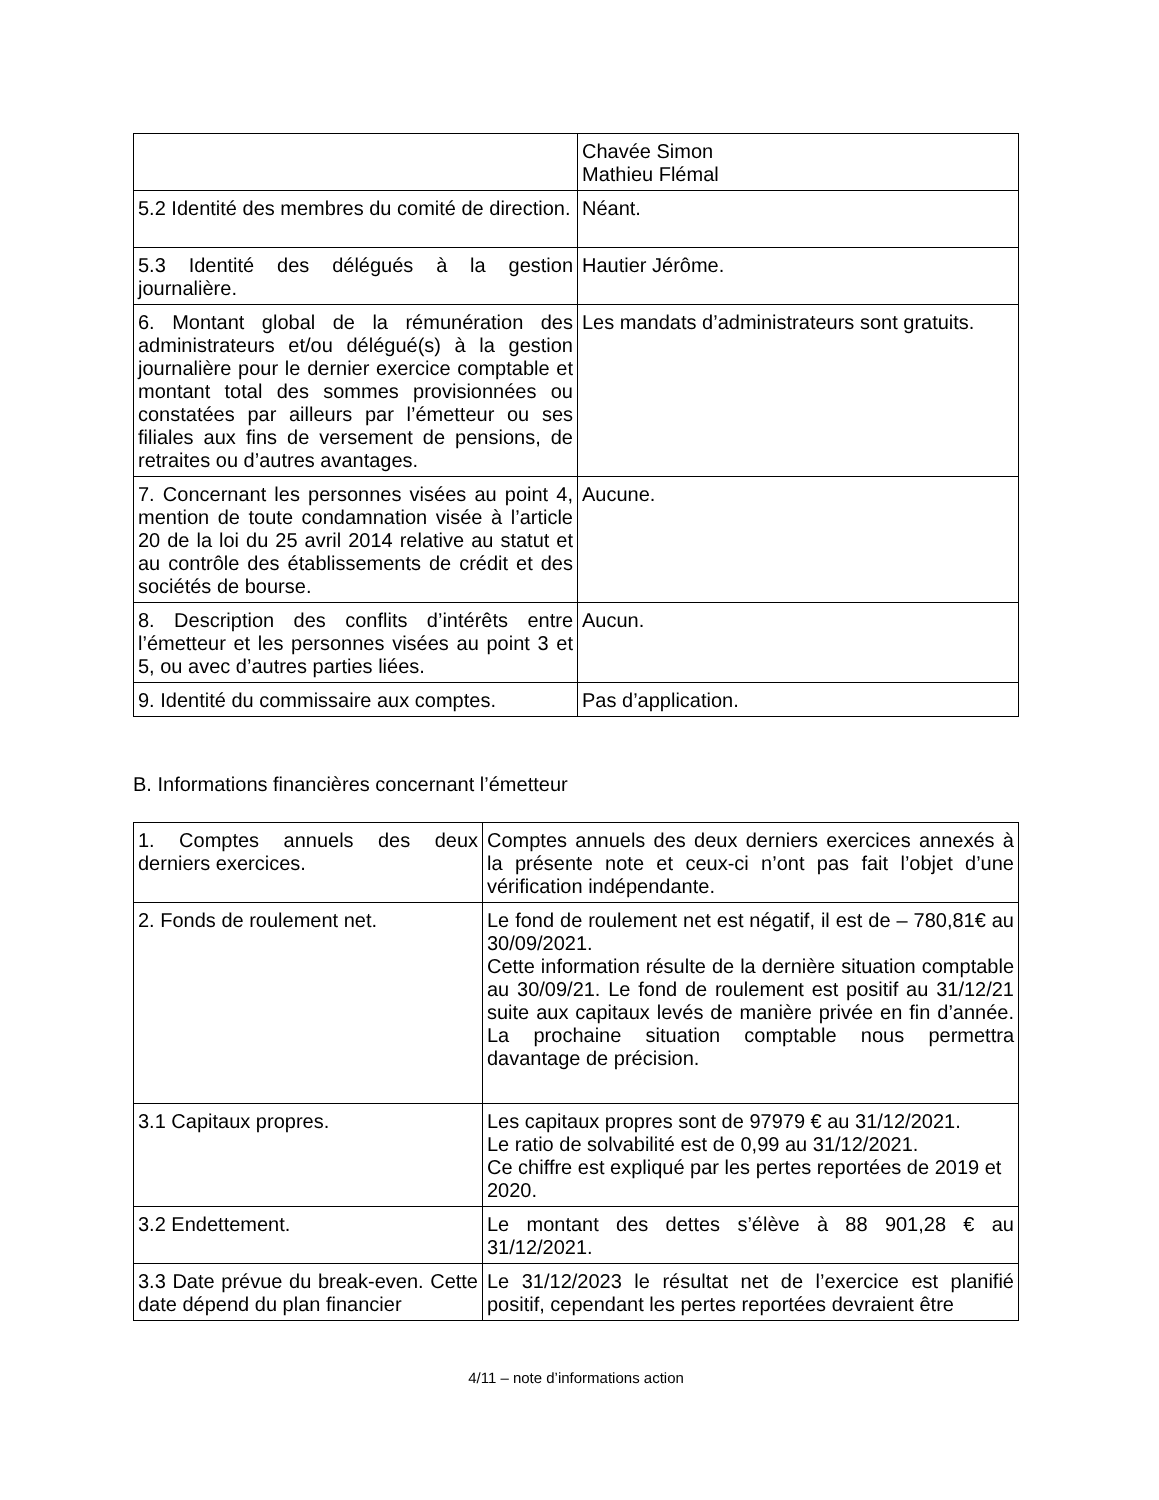| | Chavée Simon Mathieu Flémal |
| 5.2 Identité des membres du comité de direction. | Néant. |
| 5.3 Identité des délégués à la gestion journalière. | Hautier Jérôme. |
| 6. Montant global de la rémunération des administrateurs et/ou délégué(s) à la gestion journalière pour le dernier exercice comptable et montant total des sommes provisionnées ou constatées par ailleurs par l’émetteur ou ses filiales aux fins de versement de pensions, de retraites ou d’autres avantages. | Les mandats d’administrateurs sont gratuits. |
| 7. Concernant les personnes visées au point 4, mention de toute condamnation visée à l’article 20 de la loi du 25 avril 2014 relative au statut et au contrôle des établissements de crédit et des sociétés de bourse. | Aucune. |
| 8. Description des conflits d’intérêts entre l’émetteur et les personnes visées au point 3 et 5, ou avec d’autres parties liées. | Aucun. |
| 9. Identité du commissaire aux comptes. | Pas d’application. |
B. Informations financières concernant l’émetteur
| 1. Comptes annuels des deux derniers exercices. | Comptes annuels des deux derniers exercices annexés à la présente note et ceux-ci n’ont pas fait l’objet d’une vérification indépendante. |
| 2. Fonds de roulement net. | Le fond de roulement net est négatif, il est de – 780,81€ au 30/09/2021. Cette information résulte de la dernière situation comptable au 30/09/21. Le fond de roulement est positif au 31/12/21 suite aux capitaux levés de manière privée en fin d’année. La prochaine situation comptable nous permettra davantage de précision. |
| 3.1 Capitaux propres. | Les capitaux propres sont de 97979 € au 31/12/2021. Le ratio de solvabilité est de 0,99 au 31/12/2021. Ce chiffre est expliqué par les pertes reportées de 2019 et 2020. |
| 3.2 Endettement. | Le montant des dettes s’élève à 88 901,28 € au 31/12/2021. |
| 3.3 Date prévue du break-even. Cette date dépend du plan financier | Le 31/12/2023 le résultat net de l’exercice est planifié positif, cependant les pertes reportées devraient être |
4/11 – note d’informations action